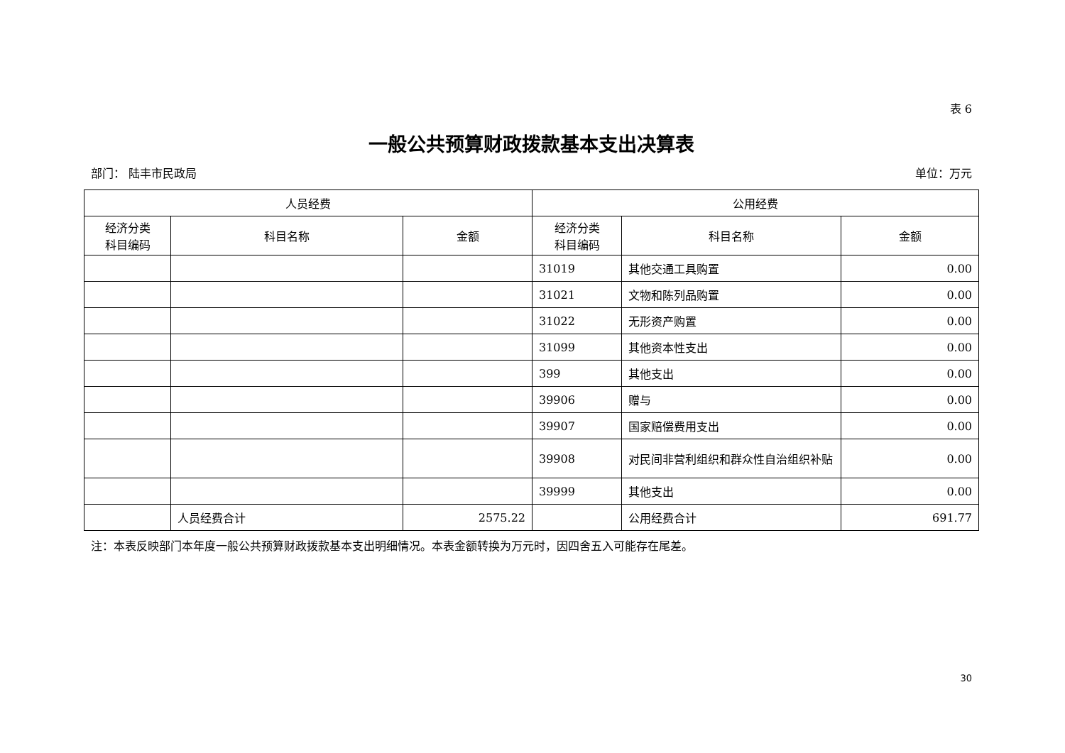表 6
一般公共预算财政拨款基本支出决算表
部门： 陆丰市民政局 单位：万元
| 人员经费 | | | 公用经费 | | |
| --- | --- | --- | --- | --- | --- |
| 经济分类 科目编码 | 科目名称 | 金额 | 经济分类 科目编码 | 科目名称 | 金额 |
| | | | 31019 | 其他交通工具购置 | 0.00 |
| | | | 31021 | 文物和陈列品购置 | 0.00 |
| | | | 31022 | 无形资产购置 | 0.00 |
| | | | 31099 | 其他资本性支出 | 0.00 |
| | | | 399 | 其他支出 | 0.00 |
| | | | 39906 | 赠与 | 0.00 |
| | | | 39907 | 国家赔偿费用支出 | 0.00 |
| | | | 39908 | 对民间非营利组织和群众性自治组织补贴 | 0.00 |
| | | | 39999 | 其他支出 | 0.00 |
| | 人员经费合计 | 2575.22 | | 公用经费合计 | 691.77 |
注：本表反映部门本年度一般公共预算财政拨款基本支出明细情况。本表金额转换为万元时，因四舍五入可能存在尾差。
30